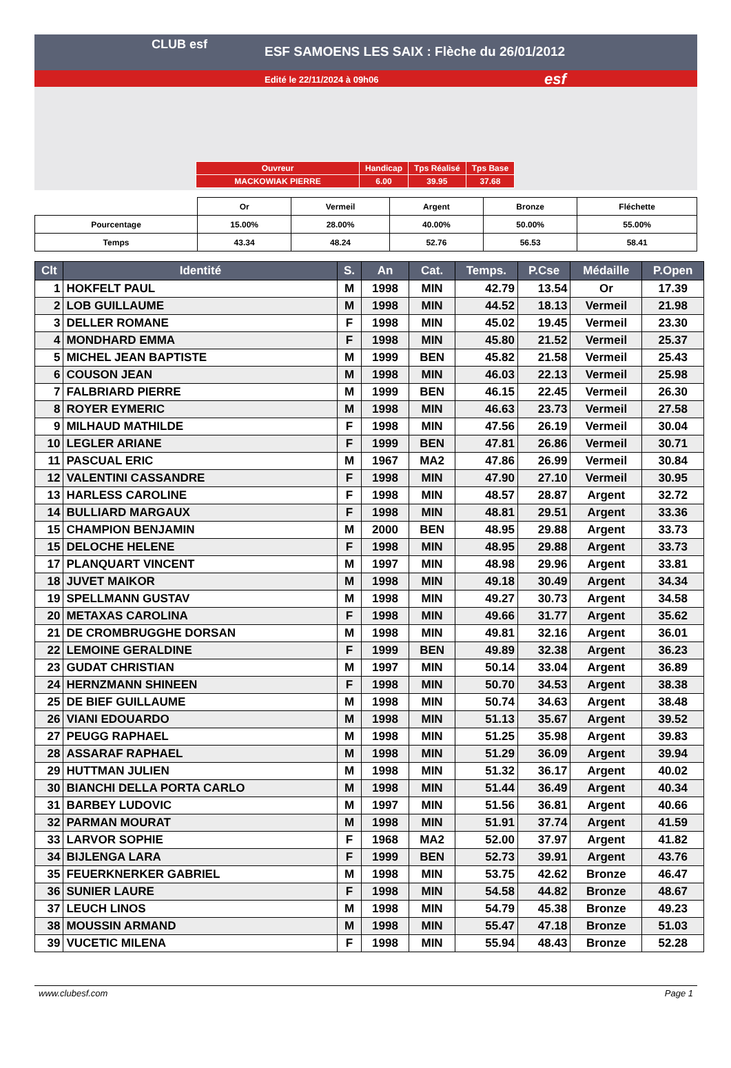CLUB esf
ESF SAMOENS LES SAIX : Flèche du 26/01/2012
Edité le 22/11/2024 à 09h06 esf
| Ouvreur | Handicap | Tps Réalisé | Tps Base |
| MACKOWIAK PIERRE | 6.00 | 39.95 | 37.68 |
| | Or | Vermeil | Argent | Bronze | Fléchette |
| Pourcentage | 15.00% | 28.00% | 40.00% | 50.00% | 55.00% |
| Temps | 43.34 | 48.24 | 52.76 | 56.53 | 58.41 |
| Clt | Identité | S. | An | Cat. | Temps. | P.Cse | Médaille | P.Open |
| --- | --- | --- | --- | --- | --- | --- | --- | --- |
| 1 | HOKFELT PAUL | M | 1998 | MIN | 42.79 | 13.54 | Or | 17.39 |
| 2 | LOB GUILLAUME | M | 1998 | MIN | 44.52 | 18.13 | Vermeil | 21.98 |
| 3 | DELLER ROMANE | F | 1998 | MIN | 45.02 | 19.45 | Vermeil | 23.30 |
| 4 | MONDHARD EMMA | F | 1998 | MIN | 45.80 | 21.52 | Vermeil | 25.37 |
| 5 | MICHEL JEAN BAPTISTE | M | 1999 | BEN | 45.82 | 21.58 | Vermeil | 25.43 |
| 6 | COUSON JEAN | M | 1998 | MIN | 46.03 | 22.13 | Vermeil | 25.98 |
| 7 | FALBRIARD PIERRE | M | 1999 | BEN | 46.15 | 22.45 | Vermeil | 26.30 |
| 8 | ROYER EYMERIC | M | 1998 | MIN | 46.63 | 23.73 | Vermeil | 27.58 |
| 9 | MILHAUD MATHILDE | F | 1998 | MIN | 47.56 | 26.19 | Vermeil | 30.04 |
| 10 | LEGLER ARIANE | F | 1999 | BEN | 47.81 | 26.86 | Vermeil | 30.71 |
| 11 | PASCUAL ERIC | M | 1967 | MA2 | 47.86 | 26.99 | Vermeil | 30.84 |
| 12 | VALENTINI CASSANDRE | F | 1998 | MIN | 47.90 | 27.10 | Vermeil | 30.95 |
| 13 | HARLESS CAROLINE | F | 1998 | MIN | 48.57 | 28.87 | Argent | 32.72 |
| 14 | BULLIARD MARGAUX | F | 1998 | MIN | 48.81 | 29.51 | Argent | 33.36 |
| 15 | CHAMPION BENJAMIN | M | 2000 | BEN | 48.95 | 29.88 | Argent | 33.73 |
| 15 | DELOCHE HELENE | F | 1998 | MIN | 48.95 | 29.88 | Argent | 33.73 |
| 17 | PLANQUART VINCENT | M | 1997 | MIN | 48.98 | 29.96 | Argent | 33.81 |
| 18 | JUVET MAIKOR | M | 1998 | MIN | 49.18 | 30.49 | Argent | 34.34 |
| 19 | SPELLMANN GUSTAV | M | 1998 | MIN | 49.27 | 30.73 | Argent | 34.58 |
| 20 | METAXAS CAROLINA | F | 1998 | MIN | 49.66 | 31.77 | Argent | 35.62 |
| 21 | DE CROMBRUGGHE DORSAN | M | 1998 | MIN | 49.81 | 32.16 | Argent | 36.01 |
| 22 | LEMOINE GERALDINE | F | 1999 | BEN | 49.89 | 32.38 | Argent | 36.23 |
| 23 | GUDAT CHRISTIAN | M | 1997 | MIN | 50.14 | 33.04 | Argent | 36.89 |
| 24 | HERNZMANN SHINEEN | F | 1998 | MIN | 50.70 | 34.53 | Argent | 38.38 |
| 25 | DE BIEF GUILLAUME | M | 1998 | MIN | 50.74 | 34.63 | Argent | 38.48 |
| 26 | VIANI EDOUARDO | M | 1998 | MIN | 51.13 | 35.67 | Argent | 39.52 |
| 27 | PEUGG RAPHAEL | M | 1998 | MIN | 51.25 | 35.98 | Argent | 39.83 |
| 28 | ASSARAF RAPHAEL | M | 1998 | MIN | 51.29 | 36.09 | Argent | 39.94 |
| 29 | HUTTMAN JULIEN | M | 1998 | MIN | 51.32 | 36.17 | Argent | 40.02 |
| 30 | BIANCHI DELLA PORTA CARLO | M | 1998 | MIN | 51.44 | 36.49 | Argent | 40.34 |
| 31 | BARBEY LUDOVIC | M | 1997 | MIN | 51.56 | 36.81 | Argent | 40.66 |
| 32 | PARMAN MOURAT | M | 1998 | MIN | 51.91 | 37.74 | Argent | 41.59 |
| 33 | LARVOR SOPHIE | F | 1968 | MA2 | 52.00 | 37.97 | Argent | 41.82 |
| 34 | BIJLENGA LARA | F | 1999 | BEN | 52.73 | 39.91 | Argent | 43.76 |
| 35 | FEUERKNERKER GABRIEL | M | 1998 | MIN | 53.75 | 42.62 | Bronze | 46.47 |
| 36 | SUNIER LAURE | F | 1998 | MIN | 54.58 | 44.82 | Bronze | 48.67 |
| 37 | LEUCH LINOS | M | 1998 | MIN | 54.79 | 45.38 | Bronze | 49.23 |
| 38 | MOUSSIN ARMAND | M | 1998 | MIN | 55.47 | 47.18 | Bronze | 51.03 |
| 39 | VUCETIC MILENA | F | 1998 | MIN | 55.94 | 48.43 | Bronze | 52.28 |
www.clubesf.com Page 1